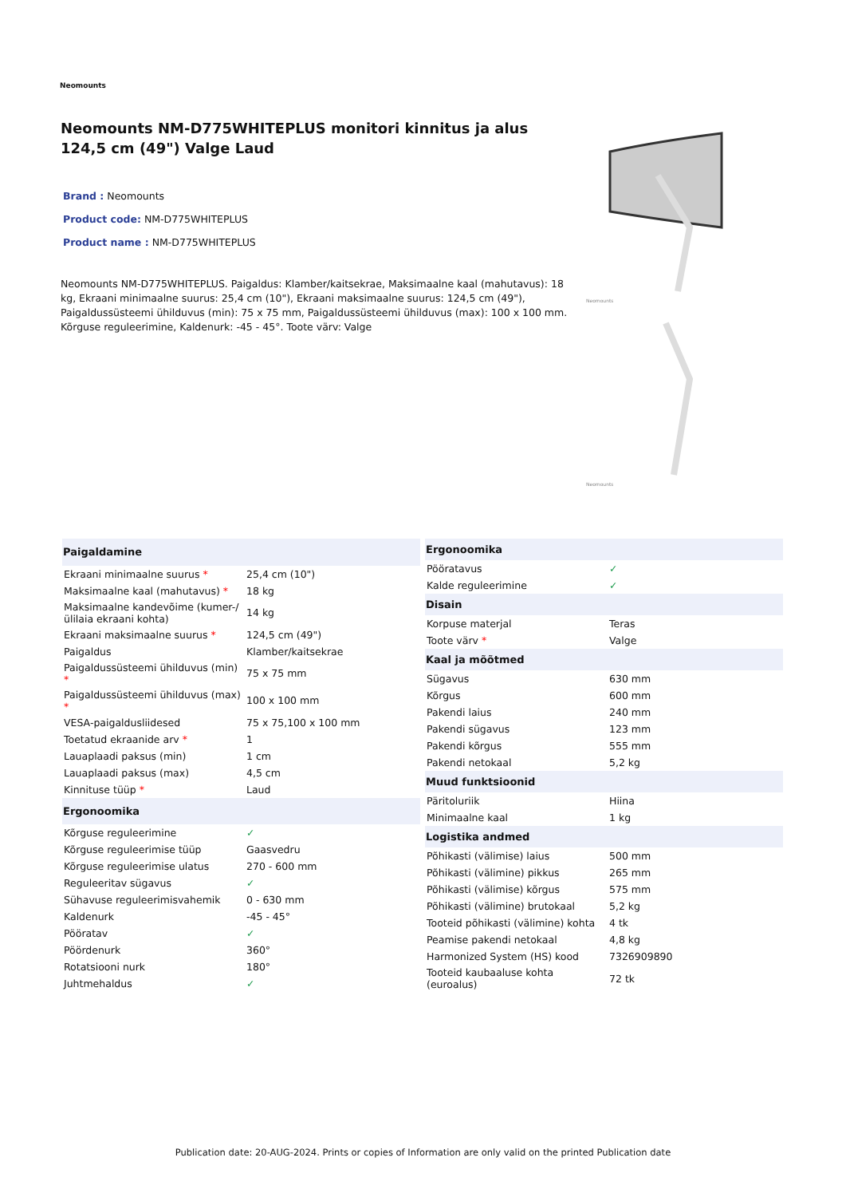Neomounts
Neomounts NM-D775WHITEPLUS monitori kinnitus ja alus 124,5 cm (49") Valge Laud
Brand : Neomounts
Product code: NM-D775WHITEPLUS
Product name : NM-D775WHITEPLUS
Neomounts NM-D775WHITEPLUS. Paigaldus: Klamber/kaitsekrae, Maksimaalne kaal (mahutavus): 18 kg, Ekraani minimaalne suurus: 25,4 cm (10"), Ekraani maksimaalne suurus: 124,5 cm (49"), Paigaldussüsteemi ühilduvus (min): 75 x 75 mm, Paigaldussüsteemi ühilduvus (max): 100 x 100 mm. Kõrguse reguleerimine, Kaldenurk: -45 - 45°. Toote värv: Valge
Neomounts
Neomounts
| Paigaldamine | |
| --- | --- |
| Ekraani minimaalne suurus * | 25,4 cm (10") |
| Maksimaalne kaal (mahutavus) * | 18 kg |
| Maksimaalne kandevõime (kumer-/ülilaia ekraani kohta) | 14 kg |
| Ekraani maksimaalne suurus * | 124,5 cm (49") |
| Paigaldus | Klamber/kaitsekrae |
| Paigaldussüsteemi ühilduvus (min) * | 75 x 75 mm |
| Paigaldussüsteemi ühilduvus (max) * | 100 x 100 mm |
| VESA-paigaldusliidesed | 75 x 75,100 x 100 mm |
| Toetatud ekraanide arv * | 1 |
| Lauaplaadi paksus (min) | 1 cm |
| Lauaplaadi paksus (max) | 4,5 cm |
| Kinnituse tüüp * | Laud |
| Ergonoomika | |
| Kõrguse reguleerimine | ✓ |
| Kõrguse reguleerimise tüüp | Gaasvedru |
| Kõrguse reguleerimise ulatus | 270 - 600 mm |
| Reguleeritav sügavus | ✓ |
| Sühavuse reguleerimisvahemik | 0 - 630 mm |
| Kaldenurk | -45 - 45° |
| Pööratav | ✓ |
| Pöördenurk | 360° |
| Rotatsiooni nurk | 180° |
| Juhtmehaldus | ✓ |
| Ergonoomika | |
| --- | --- |
| Pööratavus | ✓ |
| Kalde reguleerimine | ✓ |
| Disain | |
| Korpuse materjal | Teras |
| Toote värv * | Valge |
| Kaal ja mõõtmed | |
| Sügavus | 630 mm |
| Kõrgus | 600 mm |
| Pakendi laius | 240 mm |
| Pakendi sügavus | 123 mm |
| Pakendi kõrgus | 555 mm |
| Pakendi netokaal | 5,2 kg |
| Muud funktsioonid | |
| Päritoluriik | Hiina |
| Minimaalne kaal | 1 kg |
| Logistika andmed | |
| Põhikasti (välimise) laius | 500 mm |
| Põhikasti (välimine) pikkus | 265 mm |
| Põhikasti (välimise) kõrgus | 575 mm |
| Põhikasti (välimine) brutokaal | 5,2 kg |
| Tooteid põhikasti (välimine) kohta | 4 tk |
| Peamise pakendi netokaal | 4,8 kg |
| Harmonized System (HS) kood | 7326909890 |
| Tooteid kaubaaluse kohta (euroalus) | 72 tk |
Publication date: 20-AUG-2024. Prints or copies of Information are only valid on the printed Publication date